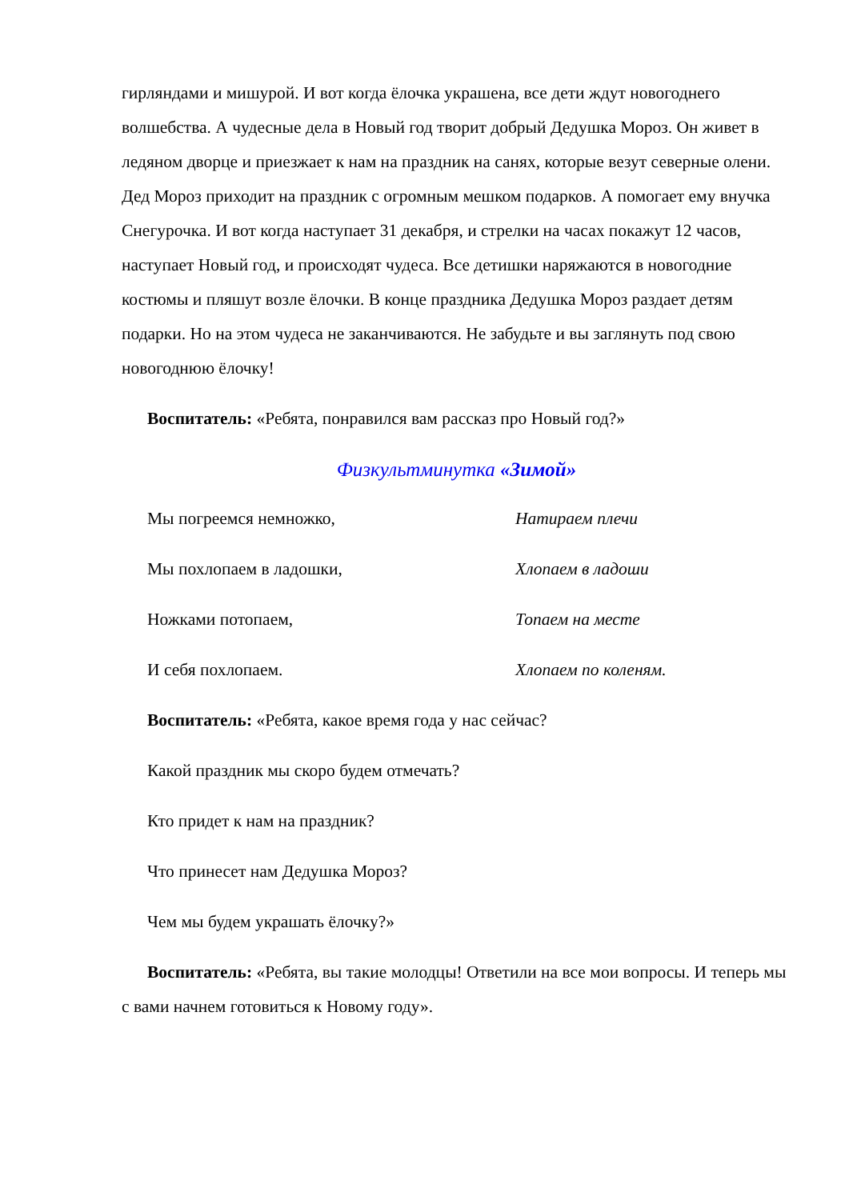гирляндами и мишурой. И вот когда ёлочка украшена, все дети ждут новогоднего волшебства. А чудесные дела в Новый год творит добрый Дедушка Мороз. Он живет в ледяном дворце и приезжает к нам на праздник на санях, которые везут северные олени. Дед Мороз приходит на праздник с огромным мешком подарков. А помогает ему внучка Снегурочка. И вот когда наступает 31 декабря, и стрелки на часах покажут 12 часов, наступает Новый год, и происходят чудеса. Все детишки наряжаются в новогодние костюмы и пляшут возле ёлочки. В конце праздника Дедушка Мороз раздает детям подарки. Но на этом чудеса не заканчиваются. Не забудьте и вы заглянуть под свою новогоднюю ёлочку!
Воспитатель: «Ребята, понравился вам рассказ про Новый год?»
Физкультминутка «Зимой»
Мы погреемся немножко, Натираем плечи
Мы похлопаем в ладошки, Хлопаем в ладоши
Ножками потопаем, Топаем на месте
И себя похлопаем. Хлопаем по коленям.
Воспитатель: «Ребята, какое время года у нас сейчас?
Какой праздник мы скоро будем отмечать?
Кто придет к нам на праздник?
Что принесет нам Дедушка Мороз?
Чем мы будем украшать ёлочку?»
Воспитатель: «Ребята, вы такие молодцы! Ответили на все мои вопросы. И теперь мы с вами начнем готовиться к Новому году».